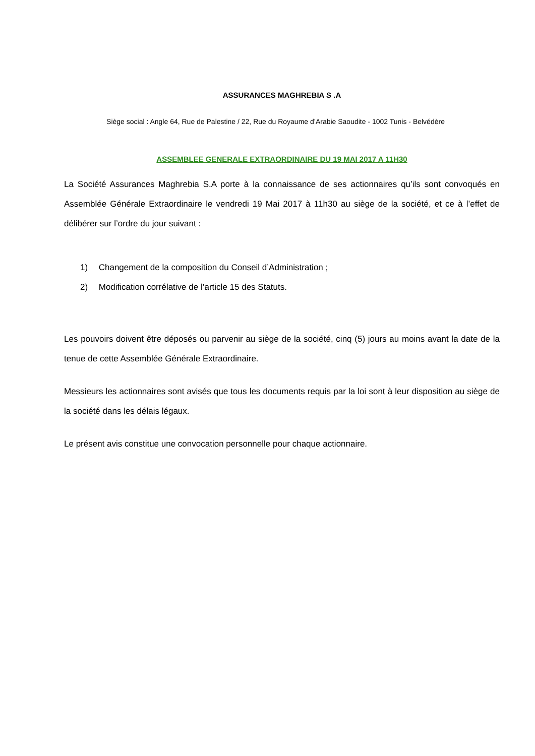ASSURANCES MAGHREBIA S .A
Siège social : Angle 64, Rue de Palestine / 22, Rue du Royaume d’Arabie Saoudite - 1002 Tunis - Belvédère
ASSEMBLEE GENERALE EXTRAORDINAIRE DU 19 MAI 2017 A 11H30
La Société Assurances Maghrebia S.A porte à la connaissance de ses actionnaires qu’ils sont convoqués en Assemblée Générale Extraordinaire le vendredi 19 Mai 2017 à 11h30 au siège de la société, et ce à l’effet de délibérer sur l’ordre du jour suivant :
1) Changement de la composition du Conseil d’Administration ;
2) Modification corrélative de l’article 15 des Statuts.
Les pouvoirs doivent être déposés ou parvenir au siège de la société, cinq (5) jours au moins avant la date de la tenue de cette Assemblée Générale Extraordinaire.
Messieurs les actionnaires sont avisés que tous les documents requis par la loi sont à leur disposition au siège de la société dans les délais légaux.
Le présent avis constitue une convocation personnelle pour chaque actionnaire.